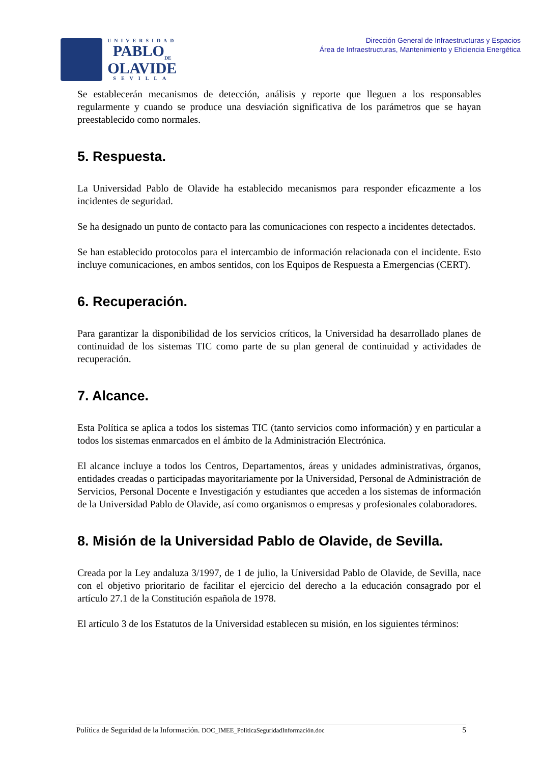UNIVERSIDAD
PABLO<sub>DE</sub>
OLAVIDE
SEVILLA
Dirección General de Infraestructuras y Espacios
Área de Infraestructuras, Mantenimiento y Eficiencia Energética
Se establecerán mecanismos de detección, análisis y reporte que lleguen a los responsables regularmente y cuando se produce una desviación significativa de los parámetros que se hayan preestablecido como normales.
5. Respuesta.
La Universidad Pablo de Olavide ha establecido mecanismos para responder eficazmente a los incidentes de seguridad.
Se ha designado un punto de contacto para las comunicaciones con respecto a incidentes detectados.
Se han establecido protocolos para el intercambio de información relacionada con el incidente. Esto incluye comunicaciones, en ambos sentidos, con los Equipos de Respuesta a Emergencias (CERT).
6. Recuperación.
Para garantizar la disponibilidad de los servicios críticos, la Universidad ha desarrollado planes de continuidad de los sistemas TIC como parte de su plan general de continuidad y actividades de recuperación.
7. Alcance.
Esta Política se aplica a todos los sistemas TIC (tanto servicios como información) y en particular a todos los sistemas enmarcados en el ámbito de la Administración Electrónica.
El alcance incluye a todos los Centros, Departamentos, áreas y unidades administrativas, órganos, entidades creadas o participadas mayoritariamente por la Universidad, Personal de Administración de Servicios, Personal Docente e Investigación y estudiantes que acceden a los sistemas de información de la Universidad Pablo de Olavide, así como organismos o empresas y profesionales colaboradores.
8. Misión de la Universidad Pablo de Olavide, de Sevilla.
Creada por la Ley andaluza 3/1997, de 1 de julio, la Universidad Pablo de Olavide, de Sevilla, nace con el objetivo prioritario de facilitar el ejercicio del derecho a la educación consagrado por el artículo 27.1 de la Constitución española de 1978.
El artículo 3 de los Estatutos de la Universidad establecen su misión, en los siguientes términos:
Política de Seguridad de la Información. DOC_IMEE_PoliticaSeguridadInformación.doc 5